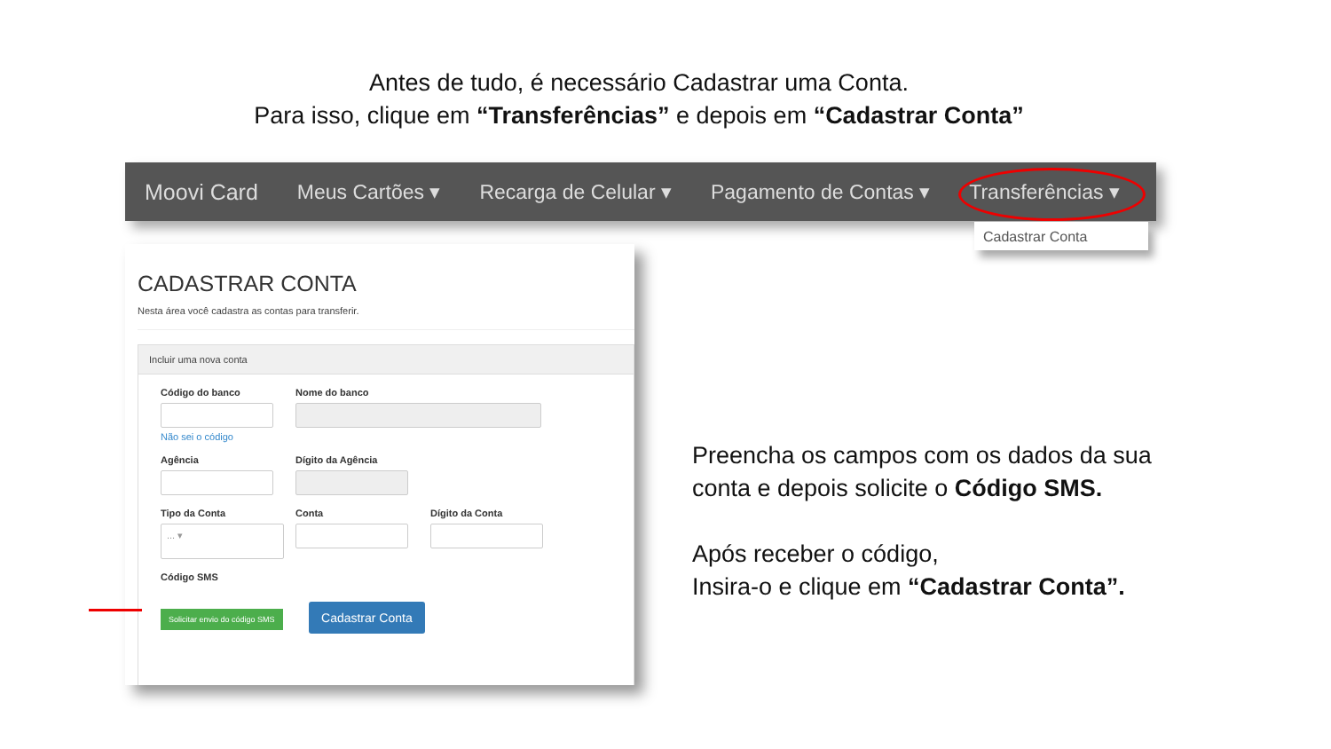Antes de tudo, é necessário Cadastrar uma Conta.
Para isso, clique em “Transferências” e depois em “Cadastrar Conta”
Moovi Card Meus Cartões ▾ Recarga de Celular ▾ Pagamento de Contas ▾ Transferências ▾
Cadastrar Conta
CADASTRAR CONTA
Nesta área você cadastra as contas para transferir.
Incluir uma nova conta
Código do banco
Não sei o código
Nome do banco
Agência Dígito da Agência
Tipo da Conta
... ▾
Conta Dígito da Conta
Código SMS
Solicitar envio do código SMS
Cadastrar Conta
Preencha os campos com os dados da sua
conta e depois solicite o Código SMS.
Após receber o código,
Insira-o e clique em “Cadastrar Conta”.